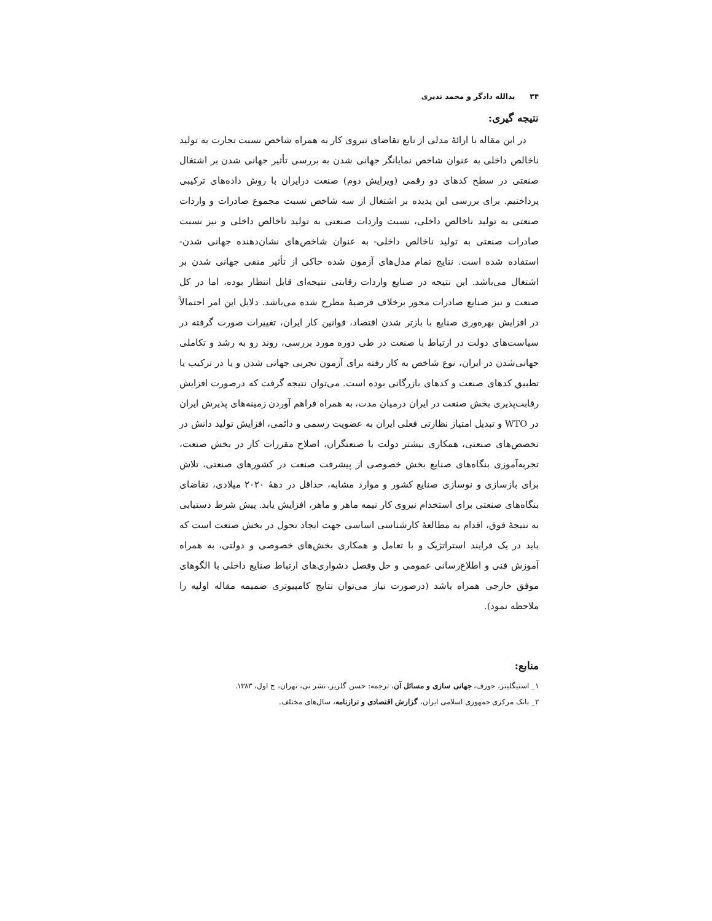۳۴یدالله دادگر و محمد نديری
نتيجه گيری:
در این مقاله با ارائۀ مدلی از تابع تقاضای نیروی کار به همراه شاخص نسبت تجارت به تولید ناخالص داخلی به عنوان شاخص نمایانگر جهانی شدن به بررسی تأثیر جهانی شدن بر اشتغال صنعتی در سطح کدهای دو رقمی (ویرایش دوم) صنعت درایران با روش داده‌های ترکیبی پرداختیم. برای بررسی این پدیده بر اشتغال از سه شاخص نسبت مجموع صادرات و واردات صنعتی به تولید ناخالص داخلی، نسبت واردات صنعتی به تولید ناخالص داخلی و نیز نسبت صادرات صنعتی به تولید ناخالص داخلی- به عنوان شاخص‌های نشان‌دهنده جهانی شدن- استفاده شده است. نتایج تمام مدل‌های آزمون شده حاکی از تأثیر منفی جهانی شدن بر اشتغال می‌باشد. این نتیجه در صنایع واردات رقابتی نتیجه‌ای قابل انتظار بوده، اما در کل صنعت و نیز صنایع صادرات محور برخلاف فرضیۀ مطرح شده می‌باشد. دلایل این امر احتمالاً در افزایش بهره‌وری صنایع با بازتر شدن اقتصاد، قوانین کار ایران، تغییرات صورت گرفته در سیاست‌های دولت در ارتباط با صنعت در طی دوره مورد بررسی، روند رو به رشد و تکاملی جهانی‌شدن در ایران، نوع شاخص به کار رفته برای آزمون تجربی جهانی شدن و یا در ترکیب یا تطبیق کدهای صنعت و کدهای بازرگانی بوده است. می‌توان نتیجه گرفت که درصورت افزایش رقابت‌پذیری بخش صنعت در ایران درمیان مدت، به همراه فراهم آوردن زمینه‌های پذیرش ایران در WTO و تبدیل امتیاز نظارتی فعلی ایران به عضویت رسمی و دائمی، افزایش تولید دانش در تخصص‌های صنعتی، همکاری بیشتر دولت با صنعتگران، اصلاح مقررات کار در بخش صنعت، تجربه‌آموزی بنگاه‌های صنایع بخش خصوصی از پیشرفت صنعت در کشورهای صنعتی، تلاش برای بازسازی و نوسازی صنایع کشور و موارد مشابه، حداقل در دهۀ ۲۰۲۰ میلادی، تقاضای بنگاه‌های صنعتی برای استخدام نیروی کار نیمه ماهر و ماهر، افزایش یابد. پیش شرط دستیابی به نتیجۀ فوق، اقدام به مطالعۀ کارشناسی اساسی جهت ایجاد تحول در بخش صنعت است که باید در یک فرایند استراتژیک و با تعامل و همکاری بخش‌های خصوصی و دولتی، به همراه آموزش فنی و اطلاع‌رسانی عمومی و حل وفصل دشواری‌های ارتباط صنایع داخلی با الگوهای موفق خارجی همراه باشد (درصورت نیاز می‌توان نتایج کامپیوتری ضمیمه مقاله اولیه را ملاحظه نمود).
منابع:
۱_ استیگلیتز، جوزف، جهانی سازی و مسائل آن، ترجمه: حسن گلریز، نشر نی، تهران، ج اول، ۱۳۸۳.
۲_ بانک مرکزی جمهوری اسلامی ایران، گزارش اقتصادی و ترازنامه، سال‌های مختلف.